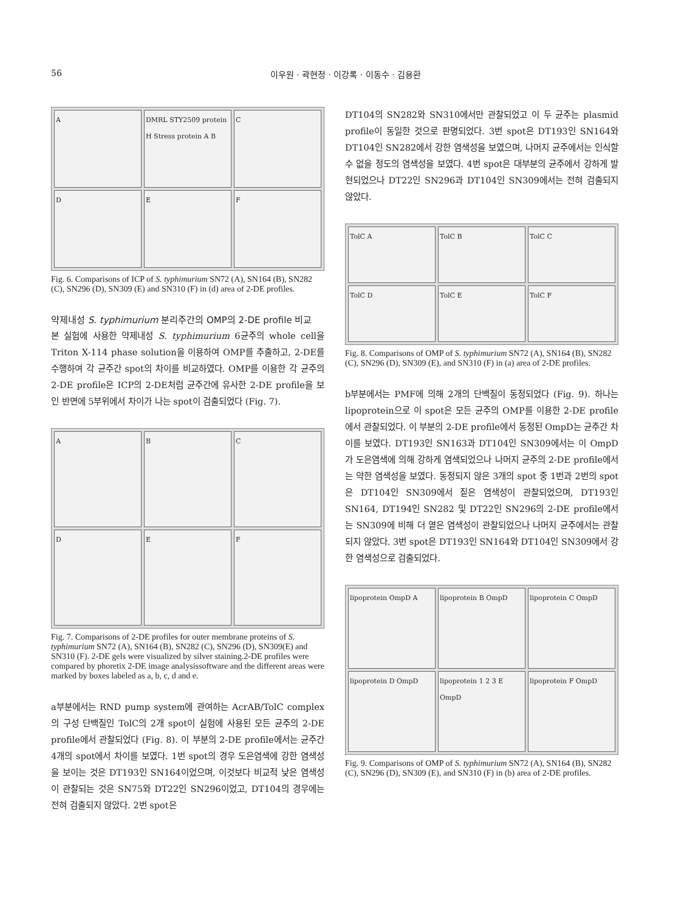56 이우원 · 곽현정 · 이강록 · 이동수 · 김용환
A
DMRL STY2509 protein H Stress protein A B
C
D
E
F
Fig. 6. Comparisons of ICP of S. typhimurium SN72 (A), SN164 (B), SN282 (C), SN296 (D), SN309 (E) and SN310 (F) in (d) area of 2-DE profiles.
약제내성 S. typhimurium 분리주간의 OMP의 2-DE profile 비교
본 실험에 사용한 약제내성 S. typhimurium 6균주의 whole cell을 Triton X-114 phase solution을 이용하여 OMP를 추출하고, 2-DE를 수행하여 각 균주간 spot의 차이를 비교하였다. OMP를 이용한 각 균주의 2-DE profile은 ICP의 2-DE처럼 균주간에 유사한 2-DE profile을 보인 반면에 5부위에서 차이가 나는 spot이 검출되었다 (Fig. 7).
A
B
C
D
E
F
Fig. 7. Comparisons of 2-DE profiles for outer membrane proteins of S. typhimurium SN72 (A), SN164 (B), SN282 (C), SN296 (D), SN309(E) and SN310 (F). 2-DE gels were visualized by silver staining.2-DE profiles were compared by phoretix 2-DE image analysissoftware and the different areas were marked by boxes labeled as a, b, c, d and e.
a부분에서는 RND pump system에 관여하는 AcrAB/TolC complex의 구성 단백질인 TolC의 2개 spot이 실험에 사용된 모든 균주의 2-DE profile에서 관찰되었다 (Fig. 8). 이 부분의 2-DE profile에서는 균주간 4개의 spot에서 차이를 보였다. 1번 spot의 경우 도은염색에 강한 염색성을 보이는 것은 DT193인 SN164이었으며, 이것보다 비교적 낮은 염색성이 관찰되는 것은 SN75와 DT22인 SN296이었고, DT104의 경우에는 전혀 검출되지 않았다. 2번 spot은
DT104의 SN282와 SN310에서만 관찰되었고 이 두 균주는 plasmid profile이 동일한 것으로 판명되었다. 3번 spot은 DT193인 SN164와 DT104인 SN282에서 강한 염색성을 보였으며, 나머지 균주에서는 인식할 수 없을 정도의 염색성을 보였다. 4번 spot은 대부분의 균주에서 강하게 발현되었으나 DT22인 SN296과 DT104인 SN309에서는 전혀 검출되지 않았다.
TolC A
TolC B
TolC C
TolC D
TolC E
TolC F
Fig. 8. Comparisons of OMP of S. typhimurium SN72 (A), SN164 (B), SN282 (C), SN296 (D), SN309 (E), and SN310 (F) in (a) area of 2-DE profiles.
b부분에서는 PMF에 의해 2개의 단백질이 동정되었다 (Fig. 9). 하나는 lipoprotein으로 이 spot은 모든 균주의 OMP를 이용한 2-DE profile에서 관찰되었다. 이 부분의 2-DE profile에서 동정된 OmpD는 균주간 차이를 보였다. DT193인 SN163과 DT104인 SN309에서는 이 OmpD가 도은염색에 의해 강하게 염색되었으나 나머지 균주의 2-DE profile에서는 약한 염색성을 보였다. 동정되지 않은 3개의 spot 중 1번과 2번의 spot은 DT104인 SN309에서 짙은 염색성이 관찰되었으며, DT193인 SN164, DT194인 SN282 및 DT22인 SN296의 2-DE profile에서는 SN309에 비해 더 옅은 염색성이 관찰되었으나 나머지 균주에서는 관찰되지 않았다. 3번 spot은 DT193인 SN164와 DT104인 SN309에서 강한 염색성으로 검출되었다.
lipoprotein OmpD A
lipoprotein B OmpD
lipoprotein C OmpD
lipoprotein D OmpD
lipoprotein 1 2 3 E OmpD
lipoprotein F OmpD
Fig. 9. Comparisons of OMP of S. typhimurium SN72 (A), SN164 (B), SN282 (C), SN296 (D), SN309 (E), and SN310 (F) in (b) area of 2-DE profiles.